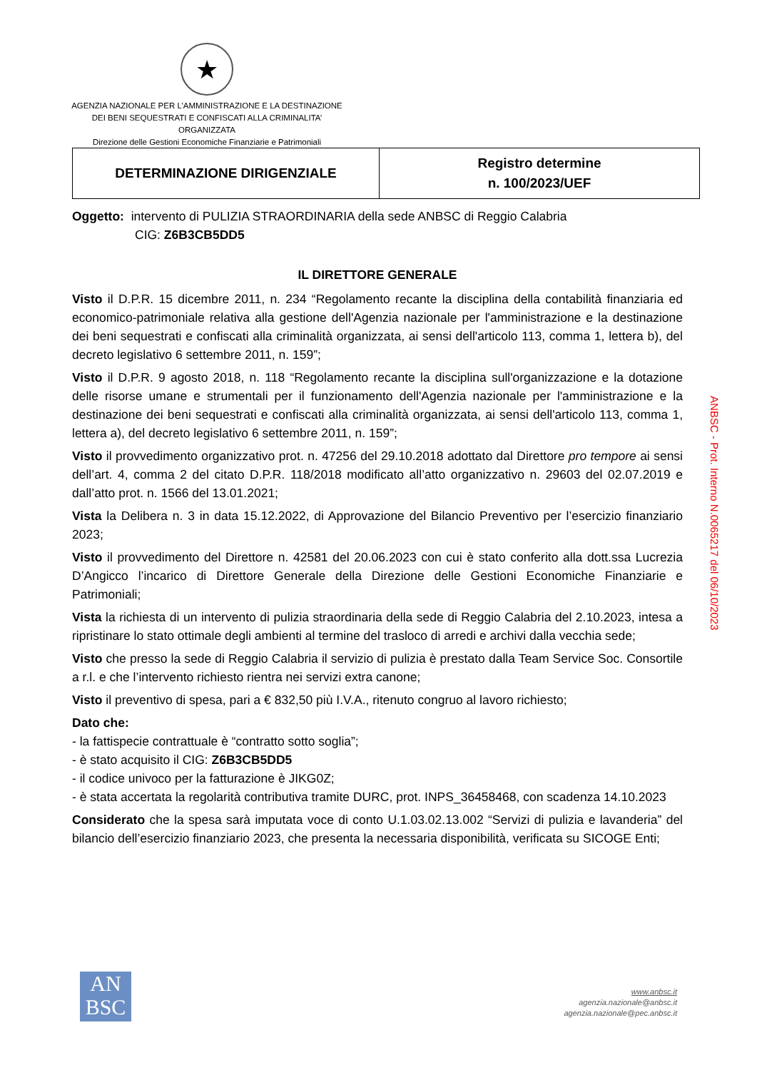★
AGENZIA NAZIONALE PER L’AMMINISTRAZIONE E LA DESTINAZIONE DEI BENI SEQUESTRATI E CONFISCATI ALLA CRIMINALITA’ ORGANIZZATA
Direzione delle Gestioni Economiche Finanziarie e Patrimoniali
| DETERMINAZIONE DIRIGENZIALE | Registro determine n. 100/2023/UEF |
Oggetto: intervento di PULIZIA STRAORDINARIA della sede ANBSC di Reggio Calabria
CIG: Z6B3CB5DD5
IL DIRETTORE GENERALE
Visto il D.P.R. 15 dicembre 2011, n. 234 “Regolamento recante la disciplina della contabilità finanziaria ed economico-patrimoniale relativa alla gestione dell'Agenzia nazionale per l'amministrazione e la destinazione dei beni sequestrati e confiscati alla criminalità organizzata, ai sensi dell'articolo 113, comma 1, lettera b), del decreto legislativo 6 settembre 2011, n. 159”;
Visto il D.P.R. 9 agosto 2018, n. 118 “Regolamento recante la disciplina sull'organizzazione e la dotazione delle risorse umane e strumentali per il funzionamento dell'Agenzia nazionale per l'amministrazione e la destinazione dei beni sequestrati e confiscati alla criminalità organizzata, ai sensi dell'articolo 113, comma 1, lettera a), del decreto legislativo 6 settembre 2011, n. 159”;
Visto il provvedimento organizzativo prot. n. 47256 del 29.10.2018 adottato dal Direttore pro tempore ai sensi dell’art. 4, comma 2 del citato D.P.R. 118/2018 modificato all’atto organizzativo n. 29603 del 02.07.2019 e dall’atto prot. n. 1566 del 13.01.2021;
Vista la Delibera n. 3 in data 15.12.2022, di Approvazione del Bilancio Preventivo per l’esercizio finanziario 2023;
Visto il provvedimento del Direttore n. 42581 del 20.06.2023 con cui è stato conferito alla dott.ssa Lucrezia D’Angicco l’incarico di Direttore Generale della Direzione delle Gestioni Economiche Finanziarie e Patrimoniali;
Vista la richiesta di un intervento di pulizia straordinaria della sede di Reggio Calabria del 2.10.2023, intesa a ripristinare lo stato ottimale degli ambienti al termine del trasloco di arredi e archivi dalla vecchia sede;
Visto che presso la sede di Reggio Calabria il servizio di pulizia è prestato dalla Team Service Soc. Consortile a r.l. e che l’intervento richiesto rientra nei servizi extra canone;
Visto il preventivo di spesa, pari a € 832,50 più I.V.A., ritenuto congruo al lavoro richiesto;
Dato che:
- la fattispecie contrattuale è “contratto sotto soglia”;
- è stato acquisito il CIG: Z6B3CB5DD5
- il codice univoco per la fatturazione è JIKG0Z;
- è stata accertata la regolarità contributiva tramite DURC, prot. INPS_36458468, con scadenza 14.10.2023
Considerato che la spesa sarà imputata voce di conto U.1.03.02.13.002 “Servizi di pulizia e lavanderia” del bilancio dell’esercizio finanziario 2023, che presenta la necessaria disponibilità, verificata su SICOGE Enti;
ANBSC - Prot. Interno N.0065217 del 06/10/2023
AN
BSC
www.anbsc.it
agenzia.nazionale@anbsc.it
agenzia.nazionale@pec.anbsc.it